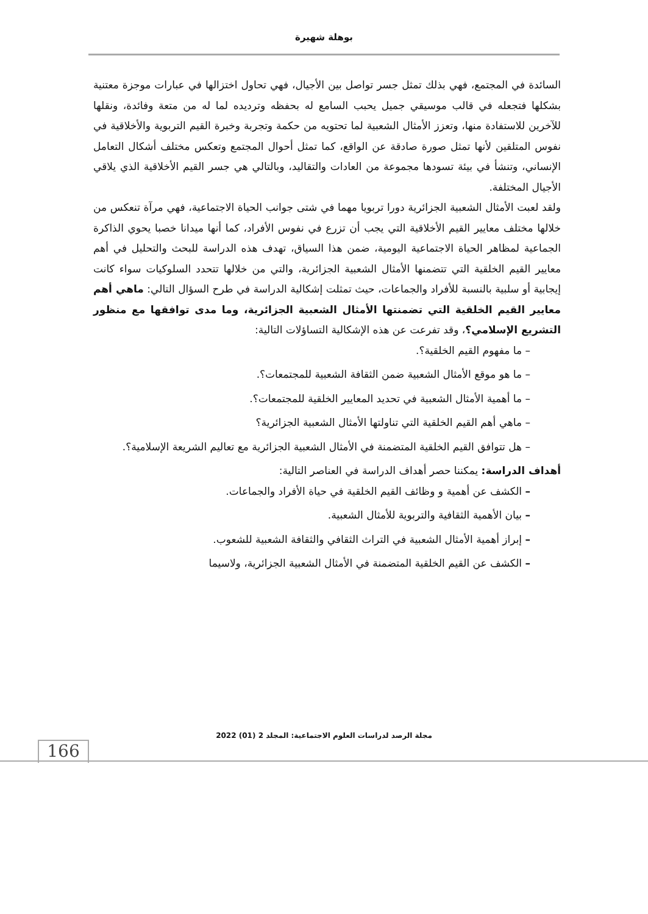بوهلة شهيرة
السائدة في المجتمع، فهي بذلك تمثل جسر تواصل بين الأجيال، فهي تحاول اختزالها في عبارات موجزة معتنية بشكلها فتجعله في قالب موسيقي جميل يحبب السامع له بحفظه وترديده لما له من متعة وفائدة، ونقلها للآخرين للاستفادة منها، وتعزز الأمثال الشعبية لما تحتويه من حكمة وتجربة وخبرة القيم التربوية والأخلاقية في نفوس المتلقين لأنها تمثل صورة صادقة عن الواقع، كما تمثل أحوال المجتمع وتعكس مختلف أشكال التعامل الإنساني، وتنشأ في بيئة تسودها مجموعة من العادات والتقاليد، وبالتالي هي جسر القيم الأخلاقية الذي يلاقي الأجيال المختلفة.
ولقد لعبت الأمثال الشعبية الجزائرية دورا تربويا مهما في شتى جوانب الحياة الاجتماعية، فهي مرآة تنعكس من خلالها مختلف معايير القيم الأخلاقية التي يجب أن تزرع في نفوس الأفراد، كما أنها ميدانا خصبا يحوي الذاكرة الجماعية لمظاهر الحياة الاجتماعية اليومية، ضمن هذا السياق، تهدف هذه الدراسة للبحث والتحليل في أهم معايير القيم الخلقية التي تتضمنها الأمثال الشعبية الجزائرية، والتي من خلالها تتحدد السلوكيات سواء كانت إيجابية أو سلبية بالنسبة للأفراد والجماعات، حيث تمثلت إشكالية الدراسة في طرح السؤال التالي: ماهي أهم معايير القيم الخلقية التي تضمنتها الأمثال الشعبية الجزائرية، وما مدى توافقها مع منظور التشريع الإسلامي؟، وقد تفرعت عن هذه الإشكالية التساؤلات التالية:
– ما مفهوم القيم الخلقية؟.
– ما هو موقع الأمثال الشعبية ضمن الثقافة الشعبية للمجتمعات؟.
– ما أهمية الأمثال الشعبية في تحديد المعايير الخلقية للمجتمعات؟.
– ماهي أهم القيم الخلقية التي تناولتها الأمثال الشعبية الجزائرية؟
– هل تتوافق القيم الخلقية المتضمنة في الأمثال الشعبية الجزائرية مع تعاليم الشريعة الإسلامية؟.
أهداف الدراسة: يمكننا حصر أهداف الدراسة في العناصر التالية:
– الكشف عن أهمية و وظائف القيم الخلقية في حياة الأفراد والجماعات.
– بيان الأهمية الثقافية والتربوية للأمثال الشعبية.
– إبراز أهمية الأمثال الشعبية في التراث الثقافي والثقافة الشعبية للشعوب.
– الكشف عن القيم الخلقية المتضمنة في الأمثال الشعبية الجزائرية، ولاسيما
مجلة الرصد لدراسات العلوم الاجتماعية: المجلد 2 (01) 2022
166